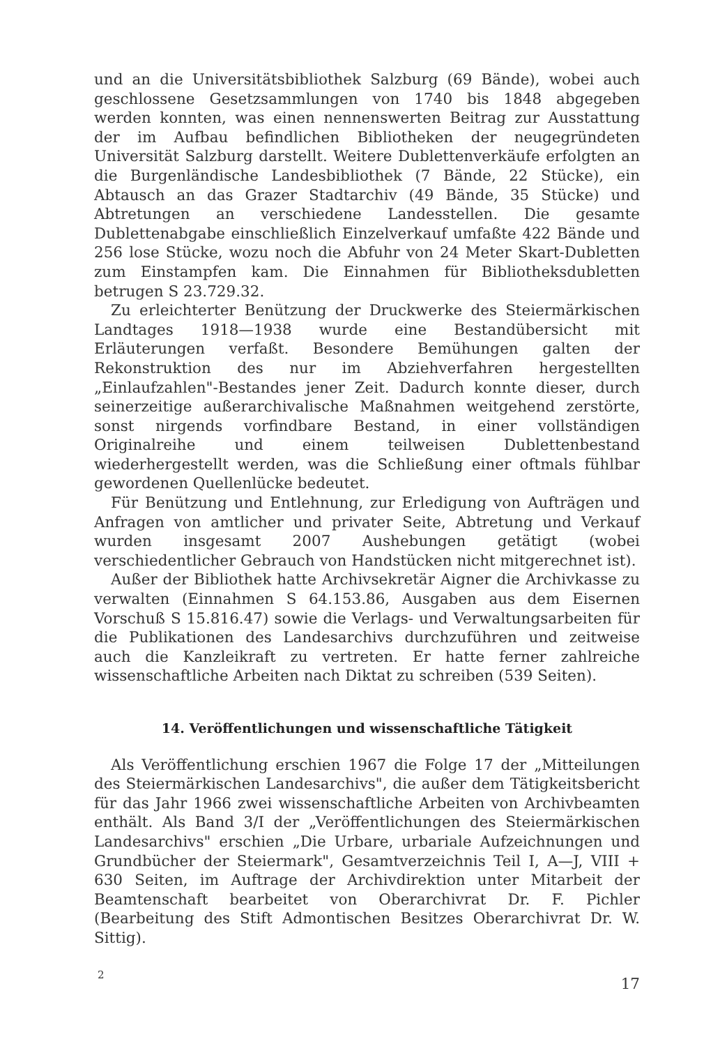und an die Universitätsbibliothek Salzburg (69 Bände), wobei auch geschlossene Gesetzsammlungen von 1740 bis 1848 abgegeben werden konnten, was einen nennenswerten Beitrag zur Ausstattung der im Aufbau befindlichen Bibliotheken der neugegründeten Universität Salzburg darstellt. Weitere Dublettenverkäufe erfolgten an die Burgenländische Landesbibliothek (7 Bände, 22 Stücke), ein Abtausch an das Grazer Stadtarchiv (49 Bände, 35 Stücke) und Abtretungen an verschiedene Landesstellen. Die gesamte Dublettenabgabe einschließlich Einzelverkauf umfaßte 422 Bände und 256 lose Stücke, wozu noch die Abfuhr von 24 Meter Skart-Dubletten zum Einstampfen kam. Die Einnahmen für Bibliotheksdubletten betrugen S 23.729.32.
Zu erleichterter Benützung der Druckwerke des Steiermärkischen Landtages 1918—1938 wurde eine Bestandübersicht mit Erläuterungen verfaßt. Besondere Bemühungen galten der Rekonstruktion des nur im Abziehverfahren hergestellten „Einlaufzahlen"-Bestandes jener Zeit. Dadurch konnte dieser, durch seinerzeitige außerarchivalische Maßnahmen weitgehend zerstörte, sonst nirgends vorfindbare Bestand, in einer vollständigen Originalreihe und einem teilweisen Dublettenbestand wiederhergestellt werden, was die Schließung einer oftmals fühlbar gewordenen Quellenlücke bedeutet.
Für Benützung und Entlehnung, zur Erledigung von Aufträgen und Anfragen von amtlicher und privater Seite, Abtretung und Verkauf wurden insgesamt 2007 Aushebungen getätigt (wobei verschiedentlicher Gebrauch von Handstücken nicht mitgerechnet ist).
Außer der Bibliothek hatte Archivsekretär Aigner die Archivkasse zu verwalten (Einnahmen S 64.153.86, Ausgaben aus dem Eisernen Vorschuß S 15.816.47) sowie die Verlags- und Verwaltungsarbeiten für die Publikationen des Landesarchivs durchzuführen und zeitweise auch die Kanzleikraft zu vertreten. Er hatte ferner zahlreiche wissenschaftliche Arbeiten nach Diktat zu schreiben (539 Seiten).
14. Veröffentlichungen und wissenschaftliche Tätigkeit
Als Veröffentlichung erschien 1967 die Folge 17 der „Mitteilungen des Steiermärkischen Landesarchivs", die außer dem Tätigkeitsbericht für das Jahr 1966 zwei wissenschaftliche Arbeiten von Archivbeamten enthält. Als Band 3/I der „Veröffentlichungen des Steiermärkischen Landesarchivs" erschien „Die Urbare, urbariale Aufzeichnungen und Grundbücher der Steiermark", Gesamtverzeichnis Teil I, A—J, VIII + 630 Seiten, im Auftrage der Archivdirektion unter Mitarbeit der Beamtenschaft bearbeitet von Oberarchivrat Dr. F. Pichler (Bearbeitung des Stift Admontischen Besitzes Oberarchivrat Dr. W. Sittig).
2 17